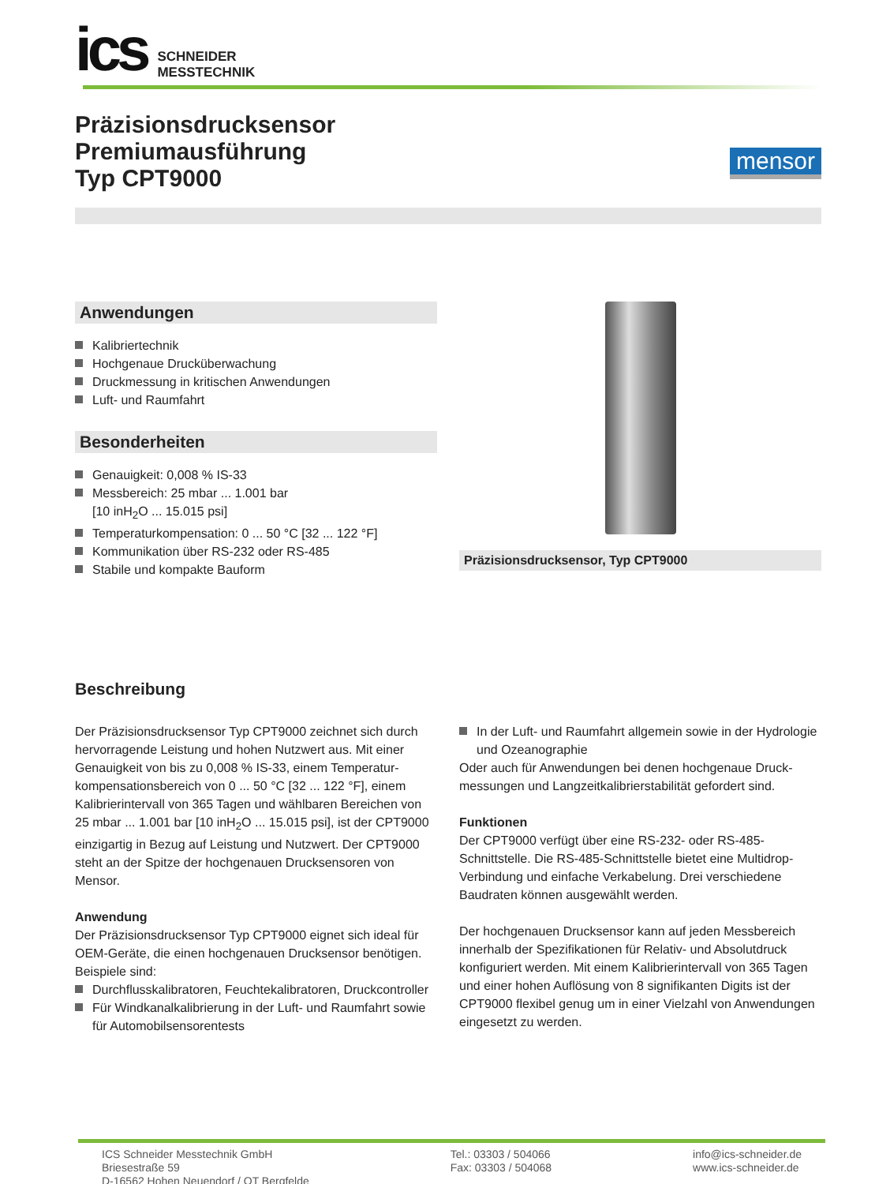ics
SCHNEIDER
MESSTECHNIK
Präzisionsdrucksensor
Premiumausführung
Typ CPT9000
mensor
Anwendungen
Kalibriertechnik
Hochgenaue Drucküberwachung
Druckmessung in kritischen Anwendungen
Luft- und Raumfahrt
Besonderheiten
Genauigkeit: 0,008 % IS-33
Messbereich: 25 mbar ... 1.001 bar
[10 inH<sub>2</sub>O ... 15.015 psi]
Temperaturkompensation: 0 ... 50 °C [32 ... 122 °F]
Kommunikation über RS-232 oder RS-485
Stabile und kompakte Bauform
Präzisionsdrucksensor, Typ CPT9000
Beschreibung
Der Präzisionsdrucksensor Typ CPT9000 zeichnet sich durch hervorragende Leistung und hohen Nutzwert aus. Mit einer Genauigkeit von bis zu 0,008 % IS-33, einem Temperatur­kompensationsbereich von 0 ... 50 °C [32 ... 122 °F], einem Kalibrierintervall von 365 Tagen und wählbaren Bereichen von 25 mbar ... 1.001 bar [10 inH<sub>2</sub>O ... 15.015 psi], ist der CPT9000 einzigartig in Bezug auf Leistung und Nutzwert. Der CPT9000 steht an der Spitze der hochgenauen Drucksensoren von Mensor.
Anwendung
Der Präzisionsdrucksensor Typ CPT9000 eignet sich ideal für OEM-Geräte, die einen hochgenauen Drucksensor benöti­gen.
Beispiele sind:
Durchflusskalibratoren, Feuchtekalibratoren, Druckcontroller
Für Windkanalkalibrierung in der Luft- und Raumfahrt sowie für Automobilsensorentests
In der Luft- und Raumfahrt allgemein sowie in der Hydrolo­gie und Ozeanographie
Oder auch für Anwendungen bei denen hochgenaue Druck­messungen und Langzeitkalibrierstabilität gefordert sind.
Funktionen
Der CPT9000 verfügt über eine RS-232- oder RS-485-Schnittstelle. Die RS-485-Schnittstelle bietet eine Multidrop-Verbindung und einfache Verkabelung. Drei verschiedene Baudraten können ausgewählt werden.
Der hochgenauen Drucksensor kann auf jeden Messbereich innerhalb der Spezifikationen für Relativ- und Absolutdruck konfiguriert werden. Mit einem Kalibrierintervall von 365 Tagen und einer hohen Auflösung von 8 signifikanten Digits ist der CPT9000 flexibel genug um in einer Vielzahl von Anwendungen eingesetzt zu werden.
ICS Schneider Messtechnik GmbH
Briesestraße 59
D-16562 Hohen Neuendorf / OT Bergfelde
Tel.: 03303 / 504066
Fax: 03303 / 504068
info@ics-schneider.de
www.ics-schneider.de